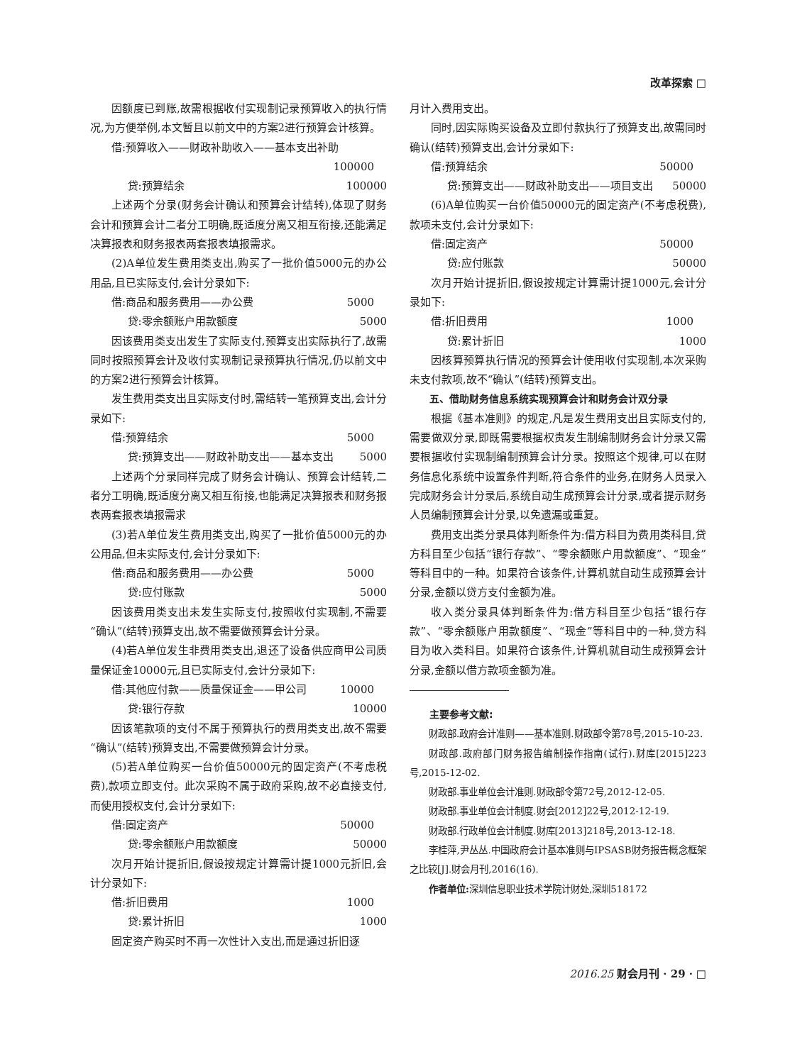改革探索 □
因额度已到账,故需根据收付实现制记录预算收入的执行情况,为方便举例,本文暂且以前文中的方案2进行预算会计核算。
借:预算收入——财政补助收入——基本支出补助
100000
贷:预算结余 100000
上述两个分录(财务会计确认和预算会计结转),体现了财务会计和预算会计二者分工明确,既适度分离又相互衔接,还能满足决算报表和财务报表两套报表填报需求。
(2)A单位发生费用类支出,购买了一批价值5000元的办公用品,且已实际支付,会计分录如下:
借:商品和服务费用——办公费 5000
贷:零余额账户用款额度 5000
因该费用类支出发生了实际支付,预算支出实际执行了,故需同时按照预算会计及收付实现制记录预算执行情况,仍以前文中的方案2进行预算会计核算。
发生费用类支出且实际支付时,需结转一笔预算支出,会计分录如下:
借:预算结余 5000
贷:预算支出——财政补助支出——基本支出 5000
上述两个分录同样完成了财务会计确认、预算会计结转,二者分工明确,既适度分离又相互衔接,也能满足决算报表和财务报表两套报表填报需求
(3)若A单位发生费用类支出,购买了一批价值5000元的办公用品,但未实际支付,会计分录如下:
借:商品和服务费用——办公费 5000
贷:应付账款 5000
因该费用类支出未发生实际支付,按照收付实现制,不需要“确认”(结转)预算支出,故不需要做预算会计分录。
(4)若A单位发生非费用类支出,退还了设备供应商甲公司质量保证金10000元,且已实际支付,会计分录如下:
借:其他应付款——质量保证金——甲公司 10000
贷:银行存款 10000
因该笔款项的支付不属于预算执行的费用类支出,故不需要“确认”(结转)预算支出,不需要做预算会计分录。
(5)若A单位购买一台价值50000元的固定资产(不考虑税费),款项立即支付。此次采购不属于政府采购,故不必直接支付,而使用授权支付,会计分录如下:
借:固定资产 50000
贷:零余额账户用款额度 50000
次月开始计提折旧,假设按规定计算需计提1000元折旧,会计分录如下:
借:折旧费用 1000
贷:累计折旧 1000
固定资产购买时不再一次性计入支出,而是通过折旧逐
月计入费用支出。
同时,因实际购买设备及立即付款执行了预算支出,故需同时确认(结转)预算支出,会计分录如下:
借:预算结余 50000
贷:预算支出——财政补助支出——项目支出 50000
(6)A单位购买一台价值50000元的固定资产(不考虑税费),款项未支付,会计分录如下:
借:固定资产 50000
贷:应付账款 50000
次月开始计提折旧,假设按规定计算需计提1000元,会计分录如下:
借:折旧费用 1000
贷:累计折旧 1000
因核算预算执行情况的预算会计使用收付实现制,本次采购未支付款项,故不“确认”(结转)预算支出。
五、借助财务信息系统实现预算会计和财务会计双分录
根据《基本准则》的规定,凡是发生费用支出且实际支付的,需要做双分录,即既需要根据权责发生制编制财务会计分录又需要根据收付实现制编制预算会计分录。按照这个规律,可以在财务信息化系统中设置条件判断,符合条件的业务,在财务人员录入完成财务会计分录后,系统自动生成预算会计分录,或者提示财务人员编制预算会计分录,以免遗漏或重复。
费用支出类分录具体判断条件为:借方科目为费用类科目,贷方科目至少包括“银行存款”、“零余额账户用款额度”、“现金”等科目中的一种。如果符合该条件,计算机就自动生成预算会计分录,金额以贷方支付金额为准。
收入类分录具体判断条件为:借方科目至少包括“银行存款”、“零余额账户用款额度”、“现金”等科目中的一种,贷方科目为收入类科目。如果符合该条件,计算机就自动生成预算会计分录,金额以借方款项金额为准。
主要参考文献:
财政部.政府会计准则——基本准则.财政部令第78号,2015-10-23.
财政部.政府部门财务报告编制操作指南(试行).财库[2015]223号,2015-12-02.
财政部.事业单位会计准则.财政部令第72号,2012-12-05.
财政部.事业单位会计制度.财会[2012]22号,2012-12-19.
财政部.行政单位会计制度.财库[2013]218号,2013-12-18.
李桂萍,尹丛丛.中国政府会计基本准则与IPSASB财务报告概念框架之比较[J].财会月刊,2016(16).
作者单位: 深圳信息职业技术学院计财处,深圳518172
2016.25 财会月刊 · 29 · □